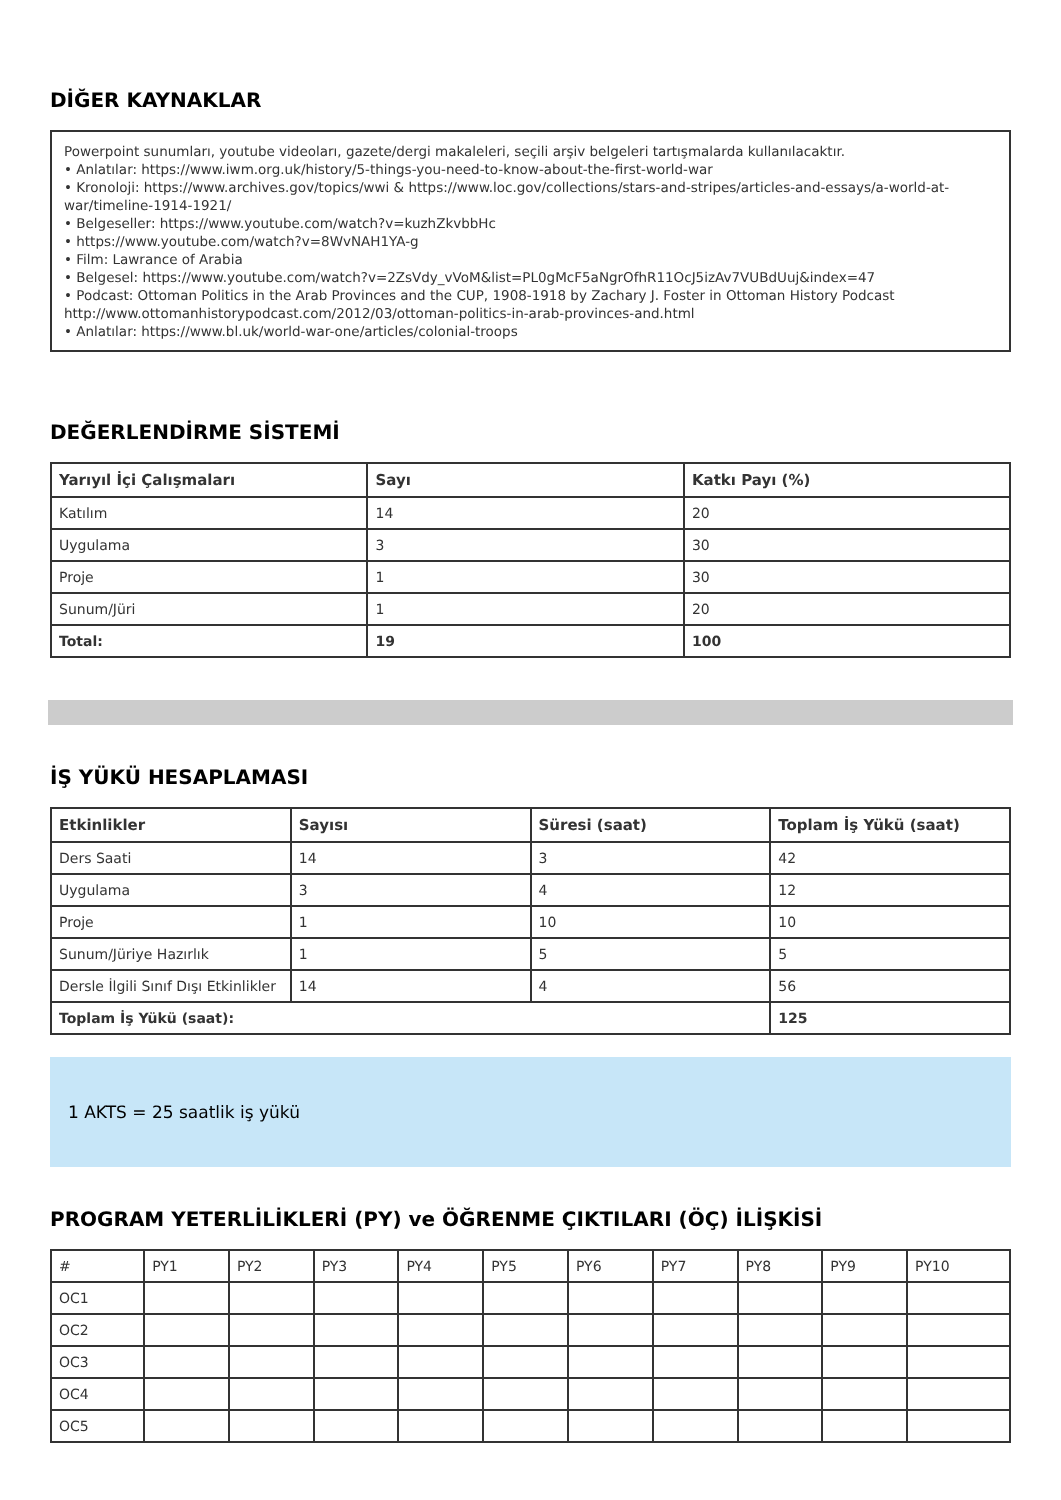DİĞER KAYNAKLAR
Powerpoint sunumları, youtube videoları, gazete/dergi makaleleri, seçili arşiv belgeleri tartışmalarda kullanılacaktır.
• Anlatılar: https://www.iwm.org.uk/history/5-things-you-need-to-know-about-the-first-world-war
• Kronoloji: https://www.archives.gov/topics/wwi & https://www.loc.gov/collections/stars-and-stripes/articles-and-essays/a-world-at-war/timeline-1914-1921/
• Belgeseller: https://www.youtube.com/watch?v=kuzhZkvbbHc
• https://www.youtube.com/watch?v=8WvNAH1YA-g
• Film: Lawrance of Arabia
• Belgesel: https://www.youtube.com/watch?v=2ZsVdy_vVoM&list=PL0gMcF5aNgrOfhR11OcJ5izAv7VUBdUuj&index=47
• Podcast: Ottoman Politics in the Arab Provinces and the CUP, 1908-1918 by Zachary J. Foster in Ottoman History Podcast http://www.ottomanhistorypodcast.com/2012/03/ottoman-politics-in-arab-provinces-and.html
• Anlatılar: https://www.bl.uk/world-war-one/articles/colonial-troops
DEĞERLENDİRME SİSTEMİ
| Yarıyıl İçi Çalışmaları | Sayı | Katkı Payı (%) |
| --- | --- | --- |
| Katılım | 14 | 20 |
| Uygulama | 3 | 30 |
| Proje | 1 | 30 |
| Sunum/Jüri | 1 | 20 |
| Total: | 19 | 100 |
İŞ YÜKÜ HESAPLAMASI
| Etkinlikler | Sayısı | Süresi (saat) | Toplam İş Yükü (saat) |
| --- | --- | --- | --- |
| Ders Saati | 14 | 3 | 42 |
| Uygulama | 3 | 4 | 12 |
| Proje | 1 | 10 | 10 |
| Sunum/Jüriye Hazırlık | 1 | 5 | 5 |
| Dersle İlgili Sınıf Dışı Etkinlikler | 14 | 4 | 56 |
| Toplam İş Yükü (saat): | | | 125 |
1 AKTS = 25 saatlik iş yükü
PROGRAM YETERLİLİKLERİ (PY) ve ÖĞRENME ÇIKTILARI (ÖÇ) İLİŞKİSİ
| # | PY1 | PY2 | PY3 | PY4 | PY5 | PY6 | PY7 | PY8 | PY9 | PY10 |
| OC1 | | | | | | | | | | |
| OC2 | | | | | | | | | | |
| OC3 | | | | | | | | | | |
| OC4 | | | | | | | | | | |
| OC5 | | | | | | | | | | |